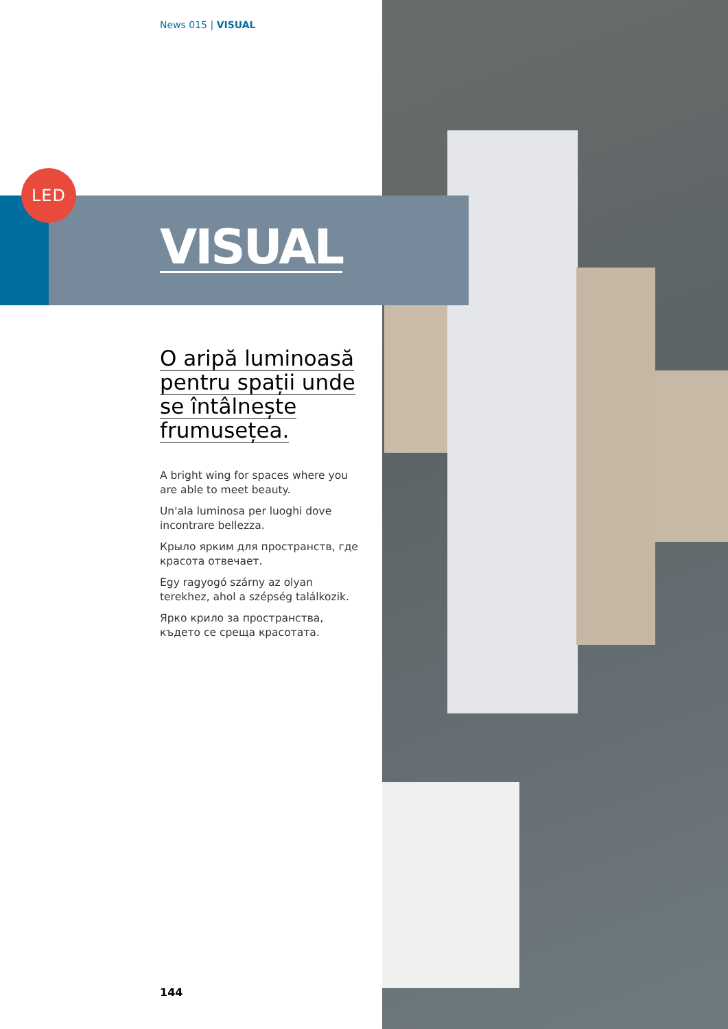News 015 | VISUAL
LED
VISUAL
O aripă luminoasă pentru spații unde se întâlnește frumusețea.
A bright wing for spaces where you are able to meet beauty.
Un'ala luminosa per luoghi dove incontrare bellezza.
Крыло ярким для пространств, где красота отвечает.
Egy ragyogó szárny az olyan terekhez, ahol a szépség találkozik.
Ярко крило за пространства, където се среща красотата.
144